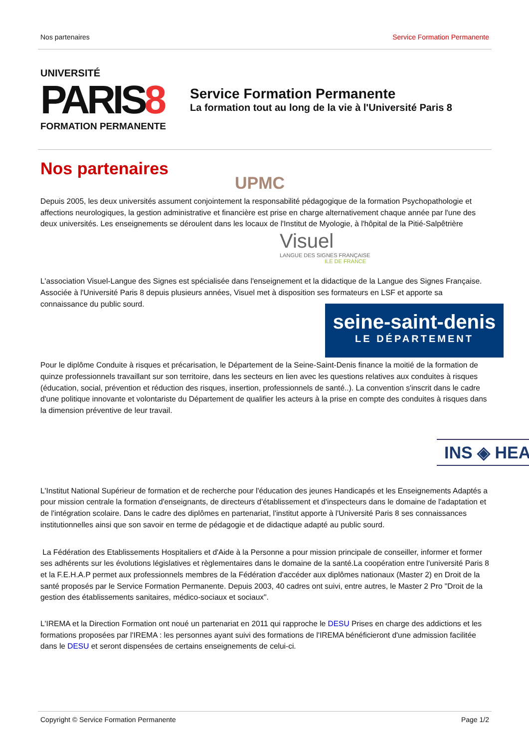Nos partenaires Service Formation Permanente
UNIVERSITÉ
PARIS8
FORMATION PERMANENTE
Service Formation Permanente
La formation tout au long de la vie à l'Université Paris 8
Nos partenaires
UPMC
Depuis 2005, les deux universités assument conjointement la responsabilité pédagogique de la formation Psychopathologie et affections neurologiques, la gestion administrative et financière est prise en charge alternativement chaque année par l'une des deux universités. Les enseignements se déroulent dans les locaux de l'Institut de Myologie, à l'hôpital de la Pitié-Salpêtrière
Visuel
LANGUE DES SIGNES FRANÇAISE
ILE DE FRANCE
L'association Visuel-Langue des Signes est spécialisée dans l'enseignement et la didactique de la Langue des Signes Française. Associée à l'Université Paris 8 depuis plusieurs années, Visuel met à disposition ses formateurs en LSF et apporte sa connaissance du public sourd.
seine-saint-denis
LE DÉPARTEMENT
Pour le diplôme Conduite à risques et précarisation, le Département de la Seine-Saint-Denis finance la moitié de la formation de quinze professionnels travaillant sur son territoire, dans les secteurs en lien avec les questions relatives aux conduites à risques (éducation, social, prévention et réduction des risques, insertion, professionnels de santé..). La convention s'inscrit dans le cadre d'une politique innovante et volontariste du Département de qualifier les acteurs à la prise en compte des conduites à risques dans la dimension préventive de leur travail.
INS ◈ HEA
L'Institut National Supérieur de formation et de recherche pour l'éducation des jeunes Handicapés et les Enseignements Adaptés a pour mission centrale la formation d'enseignants, de directeurs d'établissement et d'inspecteurs dans le domaine de l'adaptation et de l'intégration scolaire. Dans le cadre des diplômes en partenariat, l'institut apporte à l'Université Paris 8 ses connaissances institutionnelles ainsi que son savoir en terme de pédagogie et de didactique adapté au public sourd.
La Fédération des Etablissements Hospitaliers et d'Aide à la Personne a pour mission principale de conseiller, informer et former ses adhérents sur les évolutions législatives et règlementaires dans le domaine de la santé.La coopération entre l'université Paris 8 et la F.E.H.A.P permet aux professionnels membres de la Fédération d'accéder aux diplômes nationaux (Master 2) en Droit de la santé proposés par le Service Formation Permanente. Depuis 2003, 40 cadres ont suivi, entre autres, le Master 2 Pro "Droit de la gestion des établissements sanitaires, médico-sociaux et sociaux".
L'IREMA et la Direction Formation ont noué un partenariat en 2011 qui rapproche le DESU Prises en charge des addictions et les formations proposées par l'IREMA : les personnes ayant suivi des formations de l'IREMA bénéficieront d'une admission facilitée dans le DESU et seront dispensées de certains enseignements de celui-ci.
Copyright © Service Formation Permanente Page 1/2